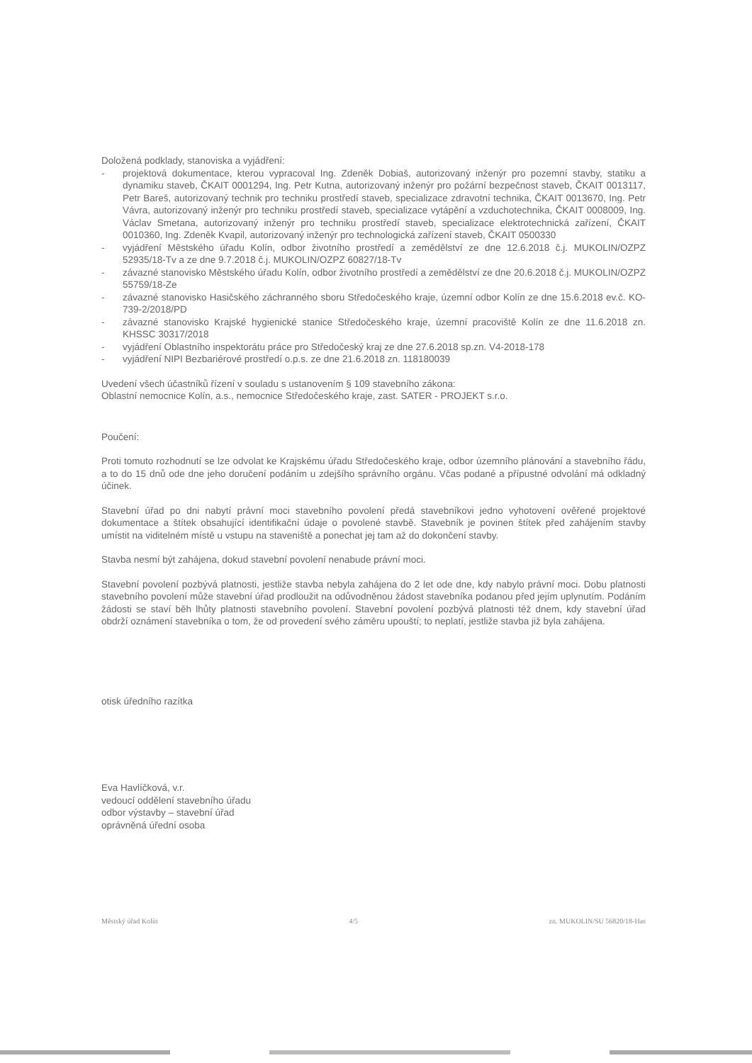Doložená podklady, stanoviska a vyjádření:
- projektová dokumentace, kterou vypracoval Ing. Zdeněk Dobiaš, autorizovaný inženýr pro pozemní stavby, statiku a dynamiku staveb, ČKAIT 0001294, Ing. Petr Kutna, autorizovaný inženýr pro požární bezpečnost staveb, ČKAIT 0013117, Petr Bareš, autorizovaný technik pro techniku prostředí staveb, specializace zdravotní technika, ČKAIT 0013670, Ing. Petr Vávra, autorizovaný inženýr pro techniku prostředí staveb, specializace vytápění a vzduchotechnika, ČKAIT 0008009, Ing. Václav Smetana, autorizovaný inženýr pro techniku prostředí staveb, specializace elektrotechnická zařízení, ČKAIT 0010360, Ing. Zdeněk Kvapil, autorizovaný inženýr pro technologická zařízení staveb, ČKAIT 0500330
- vyjádření Městského úřadu Kolín, odbor životního prostředí a zemědělství ze dne 12.6.2018 č.j. MUKOLIN/OZPZ 52935/18-Tv a ze dne 9.7.2018 č.j. MUKOLIN/OZPZ 60827/18-Tv
- závazné stanovisko Městského úřadu Kolín, odbor životního prostředí a zemědělství ze dne 20.6.2018 č.j. MUKOLIN/OZPZ 55759/18-Ze
- závazné stanovisko Hasičského záchranného sboru Středočeského kraje, územní odbor Kolín ze dne 15.6.2018 ev.č. KO-739-2/2018/PD
- závazné stanovisko Krajské hygienické stanice Středočeského kraje, územní pracoviště Kolín ze dne 11.6.2018 zn. KHSSC 30317/2018
- vyjádření Oblastního inspektorátu práce pro Středočeský kraj ze dne 27.6.2018 sp.zn. V4-2018-178
- vyjádření NIPI Bezbariérové prostředí o.p.s. ze dne 21.6.2018 zn. 118180039
Uvedení všech účastníků řízení v souladu s ustanovením § 109 stavebního zákona:
Oblastní nemocnice Kolín, a.s., nemocnice Středočeského kraje, zast. SATER - PROJEKT s.r.o.
Poučení:
Proti tomuto rozhodnutí se lze odvolat ke Krajskému úřadu Středočeského kraje, odbor územního plánování a stavebního řádu, a to do 15 dnů ode dne jeho doručení podáním u zdejšího správního orgánu. Včas podané a přípustné odvolání má odkladný účinek.
Stavební úřad po dni nabytí právní moci stavebního povolení předá stavebníkovi jedno vyhotovení ověřené projektové dokumentace a štítek obsahující identifikační údaje o povolené stavbě. Stavebník je povinen štítek před zahájením stavby umístit na viditelném místě u vstupu na staveniště a ponechat jej tam až do dokončení stavby.
Stavba nesmí být zahájena, dokud stavební povolení nenabude právní moci.
Stavební povolení pozbývá platnosti, jestliže stavba nebyla zahájena do 2 let ode dne, kdy nabylo právní moci. Dobu platnosti stavebního povolení může stavební úřad prodloužit na odůvodněnou žádost stavebníka podanou před jejím uplynutím. Podáním žádosti se staví běh lhůty platnosti stavebního povolení. Stavební povolení pozbývá platnosti též dnem, kdy stavební úřad obdrží oznámení stavebníka o tom, že od provedení svého záměru upouští; to neplatí, jestliže stavba již byla zahájena.
otisk úředního razítka
Eva Havlíčková, v.r.
vedoucí oddělení stavebního úřadu
odbor výstavby – stavební úřad
oprávněná úřední osoba
Městský úřad Kolín 4/5 zn. MUKOLIN/SU 56820/18-Has